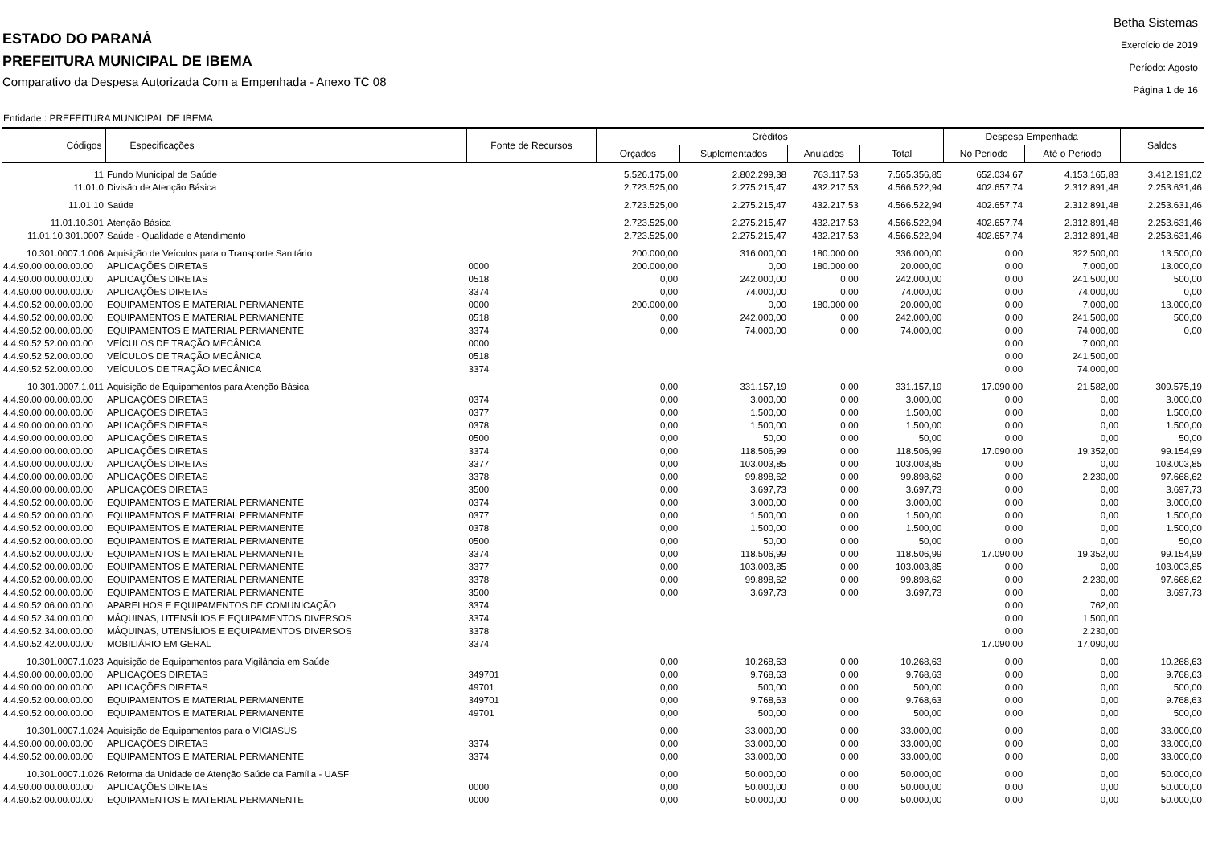ESTADO DO PARANÁ
PREFEITURA MUNICIPAL DE IBEMA
Comparativo da Despesa Autorizada Com a Empenhada - Anexo TC 08
Betha Sistemas
Exercício de 2019
Período: Agosto
Página 1 de 16
Entidade : PREFEITURA MUNICIPAL DE IBEMA
| Códigos | Especificações | Fonte de Recursos | Créditos | | | | Despesa Empenhada | | Saldos |
| --- | --- | --- | --- | --- | --- | --- | --- | --- | --- |
| | | | Orçados | Suplementados | Anulados | Total | No Periodo | Até o Periodo | |
| 11 | Fundo Municipal de Saúde | | 5.526.175,00 | 2.802.299,38 | 763.117,53 | 7.565.356,85 | 652.034,67 | 4.153.165,83 | 3.412.191,02 |
| 11.01.0 | Divisão de Atenção Básica | | 2.723.525,00 | 2.275.215,47 | 432.217,53 | 4.566.522,94 | 402.657,74 | 2.312.891,48 | 2.253.631,46 |
| 11.01.10 | Saúde | | 2.723.525,00 | 2.275.215,47 | 432.217,53 | 4.566.522,94 | 402.657,74 | 2.312.891,48 | 2.253.631,46 |
| 11.01.10.301 | Atenção Básica | | 2.723.525,00 | 2.275.215,47 | 432.217,53 | 4.566.522,94 | 402.657,74 | 2.312.891,48 | 2.253.631,46 |
| 11.01.10.301.0007 | Saúde - Qualidade e Atendimento | | 2.723.525,00 | 2.275.215,47 | 432.217,53 | 4.566.522,94 | 402.657,74 | 2.312.891,48 | 2.253.631,46 |
| 10.301.0007.1.006 | Aquisição de Veículos para o Transporte Sanitário | | 200.000,00 | 316.000,00 | 180.000,00 | 336.000,00 | 0,00 | 322.500,00 | 13.500,00 |
| 4.4.90.00.00.00.00.00 | APLICAÇÕES DIRETAS | 0000 | 200.000,00 | 0,00 | 180.000,00 | 20.000,00 | 0,00 | 7.000,00 | 13.000,00 |
| 4.4.90.00.00.00.00.00 | APLICAÇÕES DIRETAS | 0518 | 0,00 | 242.000,00 | 0,00 | 242.000,00 | 0,00 | 241.500,00 | 500,00 |
| 4.4.90.00.00.00.00.00 | APLICAÇÕES DIRETAS | 3374 | 0,00 | 74.000,00 | 0,00 | 74.000,00 | 0,00 | 74.000,00 | 0,00 |
| 4.4.90.52.00.00.00.00 | EQUIPAMENTOS E MATERIAL PERMANENTE | 0000 | 200.000,00 | 0,00 | 180.000,00 | 20.000,00 | 0,00 | 7.000,00 | 13.000,00 |
| 4.4.90.52.00.00.00.00 | EQUIPAMENTOS E MATERIAL PERMANENTE | 0518 | 0,00 | 242.000,00 | 0,00 | 242.000,00 | 0,00 | 241.500,00 | 500,00 |
| 4.4.90.52.00.00.00.00 | EQUIPAMENTOS E MATERIAL PERMANENTE | 3374 | 0,00 | 74.000,00 | 0,00 | 74.000,00 | 0,00 | 74.000,00 | 0,00 |
| 4.4.90.52.52.00.00.00 | VEÍCULOS DE TRAÇÃO MECÂNICA | 0000 | | | | | 0,00 | 7.000,00 | |
| 4.4.90.52.52.00.00.00 | VEÍCULOS DE TRAÇÃO MECÂNICA | 0518 | | | | | 0,00 | 241.500,00 | |
| 4.4.90.52.52.00.00.00 | VEÍCULOS DE TRAÇÃO MECÂNICA | 3374 | | | | | 0,00 | 74.000,00 | |
| 10.301.0007.1.011 | Aquisição de Equipamentos para Atenção Básica | | 0,00 | 331.157,19 | 0,00 | 331.157,19 | 17.090,00 | 21.582,00 | 309.575,19 |
| 4.4.90.00.00.00.00.00 | APLICAÇÕES DIRETAS | 0374 | 0,00 | 3.000,00 | 0,00 | 3.000,00 | 0,00 | 0,00 | 3.000,00 |
| 4.4.90.00.00.00.00.00 | APLICAÇÕES DIRETAS | 0377 | 0,00 | 1.500,00 | 0,00 | 1.500,00 | 0,00 | 0,00 | 1.500,00 |
| 4.4.90.00.00.00.00.00 | APLICAÇÕES DIRETAS | 0378 | 0,00 | 1.500,00 | 0,00 | 1.500,00 | 0,00 | 0,00 | 1.500,00 |
| 4.4.90.00.00.00.00.00 | APLICAÇÕES DIRETAS | 0500 | 0,00 | 50,00 | 0,00 | 50,00 | 0,00 | 0,00 | 50,00 |
| 4.4.90.00.00.00.00.00 | APLICAÇÕES DIRETAS | 3374 | 0,00 | 118.506,99 | 0,00 | 118.506,99 | 17.090,00 | 19.352,00 | 99.154,99 |
| 4.4.90.00.00.00.00.00 | APLICAÇÕES DIRETAS | 3377 | 0,00 | 103.003,85 | 0,00 | 103.003,85 | 0,00 | 0,00 | 103.003,85 |
| 4.4.90.00.00.00.00.00 | APLICAÇÕES DIRETAS | 3378 | 0,00 | 99.898,62 | 0,00 | 99.898,62 | 0,00 | 2.230,00 | 97.668,62 |
| 4.4.90.00.00.00.00.00 | APLICAÇÕES DIRETAS | 3500 | 0,00 | 3.697,73 | 0,00 | 3.697,73 | 0,00 | 0,00 | 3.697,73 |
| 4.4.90.52.00.00.00.00 | EQUIPAMENTOS E MATERIAL PERMANENTE | 0374 | 0,00 | 3.000,00 | 0,00 | 3.000,00 | 0,00 | 0,00 | 3.000,00 |
| 4.4.90.52.00.00.00.00 | EQUIPAMENTOS E MATERIAL PERMANENTE | 0377 | 0,00 | 1.500,00 | 0,00 | 1.500,00 | 0,00 | 0,00 | 1.500,00 |
| 4.4.90.52.00.00.00.00 | EQUIPAMENTOS E MATERIAL PERMANENTE | 0378 | 0,00 | 1.500,00 | 0,00 | 1.500,00 | 0,00 | 0,00 | 1.500,00 |
| 4.4.90.52.00.00.00.00 | EQUIPAMENTOS E MATERIAL PERMANENTE | 0500 | 0,00 | 50,00 | 0,00 | 50,00 | 0,00 | 0,00 | 50,00 |
| 4.4.90.52.00.00.00.00 | EQUIPAMENTOS E MATERIAL PERMANENTE | 3374 | 0,00 | 118.506,99 | 0,00 | 118.506,99 | 17.090,00 | 19.352,00 | 99.154,99 |
| 4.4.90.52.00.00.00.00 | EQUIPAMENTOS E MATERIAL PERMANENTE | 3377 | 0,00 | 103.003,85 | 0,00 | 103.003,85 | 0,00 | 0,00 | 103.003,85 |
| 4.4.90.52.00.00.00.00 | EQUIPAMENTOS E MATERIAL PERMANENTE | 3378 | 0,00 | 99.898,62 | 0,00 | 99.898,62 | 0,00 | 2.230,00 | 97.668,62 |
| 4.4.90.52.00.00.00.00 | EQUIPAMENTOS E MATERIAL PERMANENTE | 3500 | 0,00 | 3.697,73 | 0,00 | 3.697,73 | 0,00 | 0,00 | 3.697,73 |
| 4.4.90.52.06.00.00.00 | APARELHOS E EQUIPAMENTOS DE COMUNICAÇÃO | 3374 | | | | | 0,00 | 762,00 | |
| 4.4.90.52.34.00.00.00 | MÁQUINAS, UTENSÍLIOS E EQUIPAMENTOS DIVERSOS | 3374 | | | | | 0,00 | 1.500,00 | |
| 4.4.90.52.34.00.00.00 | MÁQUINAS, UTENSÍLIOS E EQUIPAMENTOS DIVERSOS | 3378 | | | | | 0,00 | 2.230,00 | |
| 4.4.90.52.42.00.00.00 | MOBILIÁRIO EM GERAL | 3374 | | | | | 17.090,00 | 17.090,00 | |
| 10.301.0007.1.023 | Aquisição de Equipamentos para Vigilância em Saúde | | 0,00 | 10.268,63 | 0,00 | 10.268,63 | 0,00 | 0,00 | 10.268,63 |
| 4.4.90.00.00.00.00.00 | APLICAÇÕES DIRETAS | 349701 | 0,00 | 9.768,63 | 0,00 | 9.768,63 | 0,00 | 0,00 | 9.768,63 |
| 4.4.90.00.00.00.00.00 | APLICAÇÕES DIRETAS | 49701 | 0,00 | 500,00 | 0,00 | 500,00 | 0,00 | 0,00 | 500,00 |
| 4.4.90.52.00.00.00.00 | EQUIPAMENTOS E MATERIAL PERMANENTE | 349701 | 0,00 | 9.768,63 | 0,00 | 9.768,63 | 0,00 | 0,00 | 9.768,63 |
| 4.4.90.52.00.00.00.00 | EQUIPAMENTOS E MATERIAL PERMANENTE | 49701 | 0,00 | 500,00 | 0,00 | 500,00 | 0,00 | 0,00 | 500,00 |
| 10.301.0007.1.024 | Aquisição de Equipamentos para o VIGIASUS | | 0,00 | 33.000,00 | 0,00 | 33.000,00 | 0,00 | 0,00 | 33.000,00 |
| 4.4.90.00.00.00.00.00 | APLICAÇÕES DIRETAS | 3374 | 0,00 | 33.000,00 | 0,00 | 33.000,00 | 0,00 | 0,00 | 33.000,00 |
| 4.4.90.52.00.00.00.00 | EQUIPAMENTOS E MATERIAL PERMANENTE | 3374 | 0,00 | 33.000,00 | 0,00 | 33.000,00 | 0,00 | 0,00 | 33.000,00 |
| 10.301.0007.1.026 | Reforma da Unidade de Atenção Saúde da Família - UASF | | 0,00 | 50.000,00 | 0,00 | 50.000,00 | 0,00 | 0,00 | 50.000,00 |
| 4.4.90.00.00.00.00.00 | APLICAÇÕES DIRETAS | 0000 | 0,00 | 50.000,00 | 0,00 | 50.000,00 | 0,00 | 0,00 | 50.000,00 |
| 4.4.90.52.00.00.00.00 | EQUIPAMENTOS E MATERIAL PERMANENTE | 0000 | 0,00 | 50.000,00 | 0,00 | 50.000,00 | 0,00 | 0,00 | 50.000,00 |